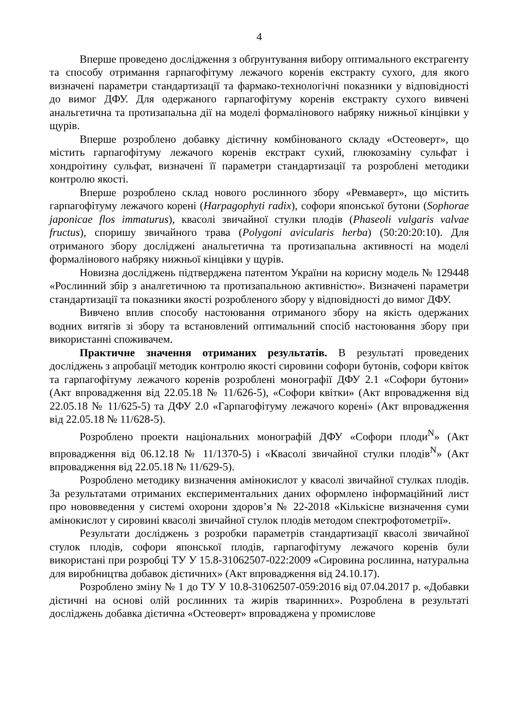4
Вперше проведено дослідження з обґрунтування вибору оптимального екстрагенту та способу отримання гарпагофітуму лежачого коренів екстракту сухого, для якого визначені параметри стандартизації та фармако-технологічні показники у відповідності до вимог ДФУ. Для одержаного гарпагофітуму коренів екстракту сухого вивчені анальгетична та протизапальна дії на моделі формалінового набряку нижньої кінцівки у щурів.
Вперше розроблено добавку дієтичну комбінованого складу «Остеоверт», що містить гарпагофітуму лежачого коренів екстракт сухий, глюкозаміну сульфат і хондроітину сульфат, визначені її параметри стандартизації та розроблені методики контролю якості.
Вперше розроблено склад нового рослинного збору «Ревмаверт», що містить гарпагофітуму лежачого корені (Harpagophyti radix), софори японської бутони (Sophorae japonicae flos immaturus), квасолі звичайної стулки плодів (Phaseoli vulgaris valvae fructus), споришу звичайного трава (Polygoni avicularis herba) (50:20:20:10). Для отриманого збору досліджені анальгетична та протизапальна активності на моделі формалінового набряку нижньої кінцівки у щурів.
Новизна досліджень підтверджена патентом України на корисну модель № 129448 «Рослинний збір з аналгетичною та протизапальною активністю». Визначені параметри стандартизації та показники якості розробленого збору у відповідності до вимог ДФУ.
Вивчено вплив способу настоювання отриманого збору на якість одержаних водних витягів зі збору та встановлений оптимальний спосіб настоювання збору при використанні споживачем.
Практичне значення отриманих результатів. В результаті проведених досліджень з апробації методик контролю якості сировини софори бутонів, софори квіток та гарпагофітуму лежачого коренів розроблені монографії ДФУ 2.1 «Софори бутони» (Акт впровадження від 22.05.18 № 11/626-5), «Софори квітки» (Акт впровадження від 22.05.18 № 11/625-5) та ДФУ 2.0 «Гарпагофітуму лежачого корені» (Акт впровадження від 22.05.18 № 11/628-5).
Розроблено проекти національних монографій ДФУ «Софори плоди<sup>N</sup>» (Акт впровадження від 06.12.18 № 11/1370-5) і «Квасолі звичайної стулки плодів<sup>N</sup>» (Акт впровадження від 22.05.18 № 11/629-5).
Розроблено методику визначення амінокислот у квасолі звичайної стулках плодів. За результатами отриманих експериментальних даних оформлено інформаційний лист про нововведення у системі охорони здоров’я № 22-2018 «Кількісне визначення суми амінокислот у сировині квасолі звичайної стулок плодів методом спектрофотометрії».
Результати досліджень з розробки параметрів стандартизації квасолі звичайної стулок плодів, софори японської плодів, гарпагофітуму лежачого коренів були використані при розробці ТУ У 15.8-31062507-022:2009 «Сировина рослинна, натуральна для виробництва добавок дієтичних» (Акт впровадження від 24.10.17).
Розроблено зміну № 1 до ТУ У 10.8-31062507-059:2016 від 07.04.2017 р. «Добавки дієтичні на основі олій рослинних та жирів тваринних». Розроблена в результаті досліджень добавка дієтична «Остеоверт» впроваджена у промислове